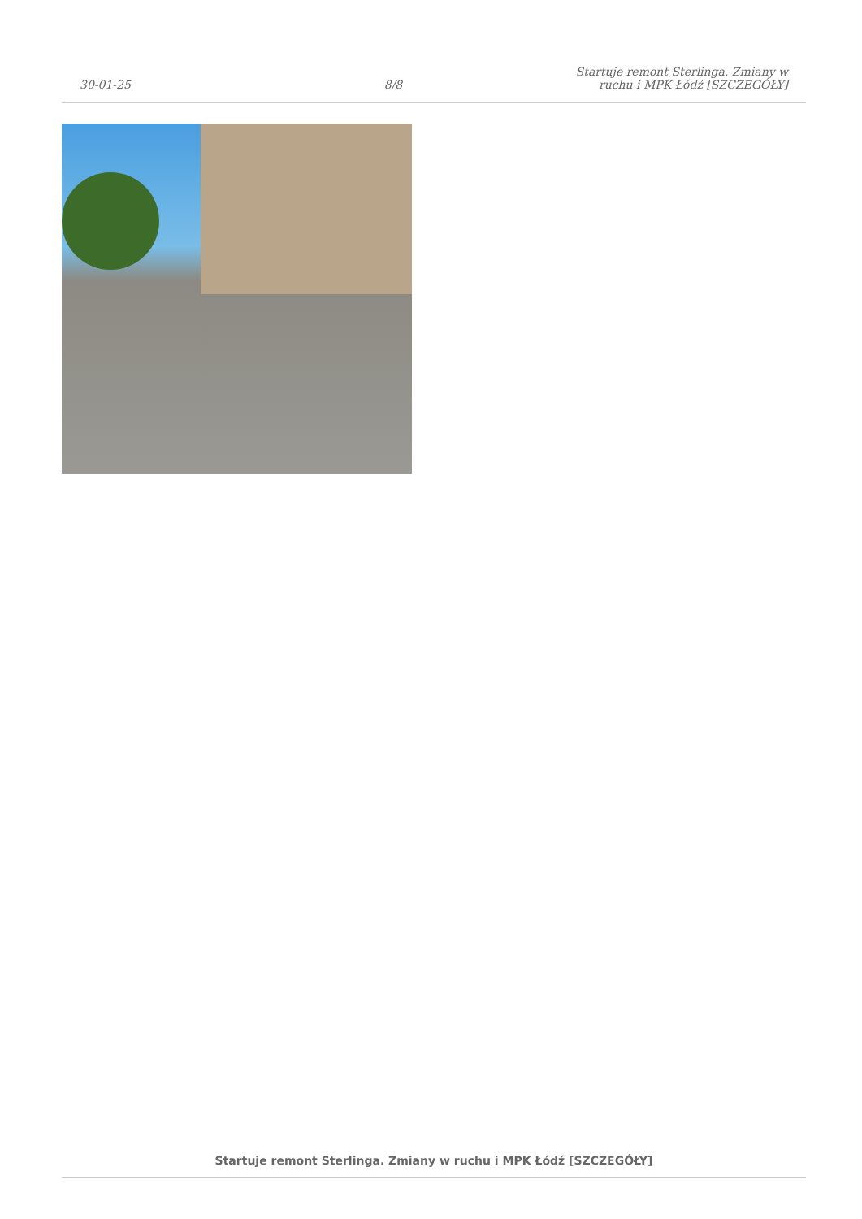30-01-25
8/8
Startuje remont Sterlinga. Zmiany w ruchu i MPK Łódź [SZCZEGÓŁY]
Startuje remont Sterlinga. Zmiany w ruchu i MPK Łódź [SZCZEGÓŁY]